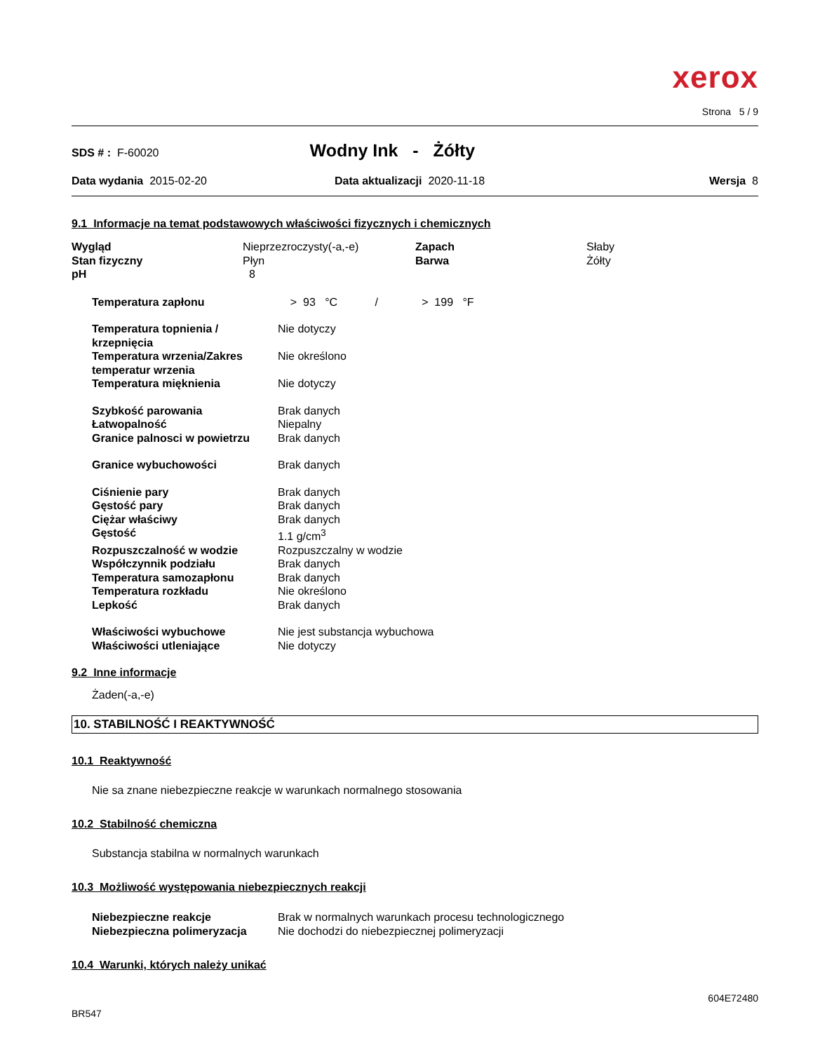xerox
Strona 5 / 9
SDS # : F-60020 Wodny Ink - Żółty
Data wydania 2015-02-20 Data aktualizacji 2020-11-18 Wersja 8
9.1 Informacje na temat podstawowych właściwości fizycznych i chemicznych
| Wygląd | Nieprzezroczysty(-a,-e) | Zapach | Słaby |
| Stan fizyczny | Płyn | Barwa | Żółty |
| pH | 8 | | |
| Temperatura zapłonu | > 93 °C / > 199 °F |
| Temperatura topnienia / krzepnięcia | Nie dotyczy |
| Temperatura wrzenia/Zakres temperatur wrzenia | Nie określono |
| Temperatura mięknienia | Nie dotyczy |
| Szybkość parowania | Brak danych |
| Łatwopalność | Niepalny |
| Granice palnosci w powietrzu | Brak danych |
| Granice wybuchowości | Brak danych |
| Ciśnienie pary | Brak danych |
| Gęstość pary | Brak danych |
| Ciężar właściwy | Brak danych |
| Gęstość | 1.1 g/cm<sup>3</sup> |
| Rozpuszczalność w wodzie | Rozpuszczalny w wodzie |
| Współczynnik podziału | Brak danych |
| Temperatura samozapłonu | Brak danych |
| Temperatura rozkładu | Nie określono |
| Lepkość | Brak danych |
| Właściwości wybuchowe | Nie jest substancja wybuchowa |
| Właściwości utleniające | Nie dotyczy |
9.2 Inne informacje
Żaden(-a,-e)
10. STABILNOŚĆ I REAKTYWNOŚĆ
10.1 Reaktywność
Nie sa znane niebezpieczne reakcje w warunkach normalnego stosowania
10.2 Stabilność chemiczna
Substancja stabilna w normalnych warunkach
10.3 Możliwość występowania niebezpiecznych reakcji
| Niebezpieczne reakcje | Brak w normalnych warunkach procesu technologicznego |
| Niebezpieczna polimeryzacja | Nie dochodzi do niebezpiecznej polimeryzacji |
10.4 Warunki, których należy unikać
604E72480
BR547